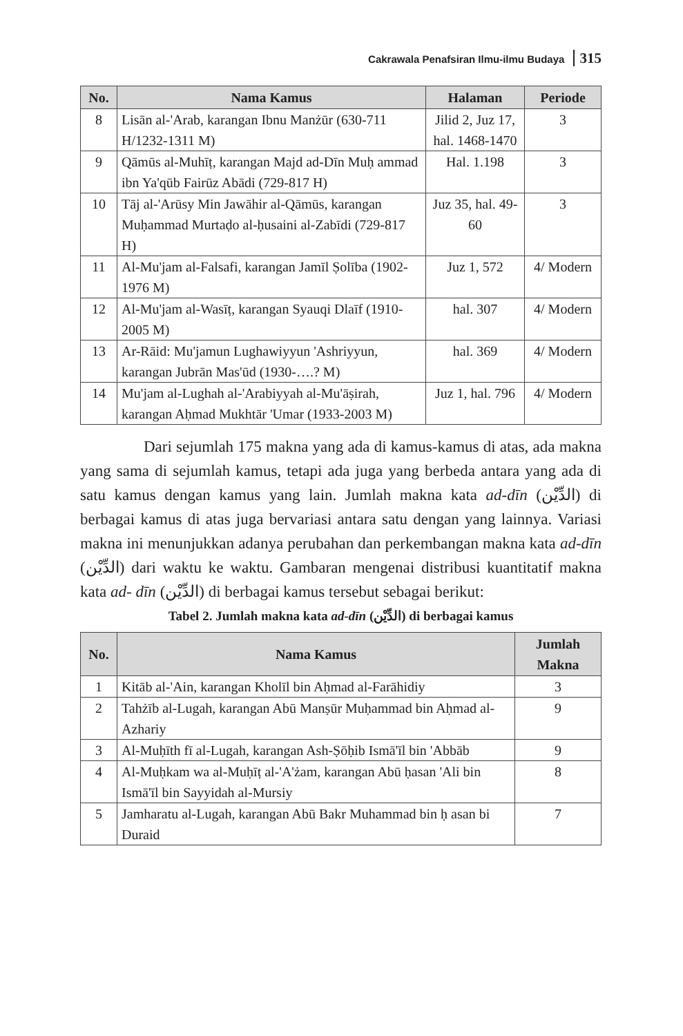Cakrawala Penafsiran Ilmu-ilmu Budaya 315
| No. | Nama Kamus | Halaman | Periode |
| --- | --- | --- | --- |
| 8 | Lisān al-'Arab, karangan Ibnu Manżūr (630-711 H/1232-1311 M) | Jilid 2, Juz 17, hal. 1468-1470 | 3 |
| 9 | Qāmūs al-Muhīṭ, karangan Majd ad-Dīn Muḥ ammad ibn Ya'qūb Fairūz Abādi (729-817 H) | Hal. 1.198 | 3 |
| 10 | Tāj al-'Arūsy Min Jawāhir al-Qāmūs, karangan Muḥammad Murtaḍo al-ḥusaini al-Zabīdi (729-817 H) | Juz 35, hal. 49-60 | 3 |
| 11 | Al-Mu'jam al-Falsafi, karangan Jamīl Ṣolība (1902-1976 M) | Juz 1, 572 | 4/ Modern |
| 12 | Al-Mu'jam al-Wasīṭ, karangan Syauqi Dlaīf (1910-2005 M) | hal. 307 | 4/ Modern |
| 13 | Ar-Rāid: Mu'jamun Lughawiyyun 'Ashriyyun, karangan Jubrān Mas'ūd (1930-….? M) | hal. 369 | 4/ Modern |
| 14 | Mu'jam al-Lughah al-'Arabiyyah al-Mu'āṣirah, karangan Aḥmad Mukhtār 'Umar (1933-2003 M) | Juz 1, hal. 796 | 4/ Modern |
Dari sejumlah 175 makna yang ada di kamus-kamus di atas, ada makna yang sama di sejumlah kamus, tetapi ada juga yang berbeda antara yang ada di satu kamus dengan kamus yang lain. Jumlah makna kata ad-dīn (الدِّيْن) di berbagai kamus di atas juga bervariasi antara satu dengan yang lainnya. Variasi makna ini menunjukkan adanya perubahan dan perkembangan makna kata ad-dīn (الدِّيْن) dari waktu ke waktu. Gambaran mengenai distribusi kuantitatif makna kata ad- dīn (الدِّيْن) di berbagai kamus tersebut sebagai berikut:
Tabel 2. Jumlah makna kata ad-dīn (الدِّيْن) di berbagai kamus
| No. | Nama Kamus | Jumlah Makna |
| --- | --- | --- |
| 1 | Kitāb al-'Ain, karangan Kholīl bin Aḥmad al-Farāhidiy | 3 |
| 2 | Tahżīb al-Lugah, karangan Abū Manṣūr Muḥammad bin Aḥmad al-Azhariy | 9 |
| 3 | Al-Muḥīth fī al-Lugah, karangan Ash-Ṣōḥib Ismā'īl bin 'Abbāb | 9 |
| 4 | Al-Muḥkam wa al-Muḥīṭ al-'A'żam, karangan Abū ḥasan 'Ali bin Ismā'īl bin Sayyidah al-Mursiy | 8 |
| 5 | Jamharatu al-Lugah, karangan Abū Bakr Muhammad bin ḥ asan bi Duraid | 7 |